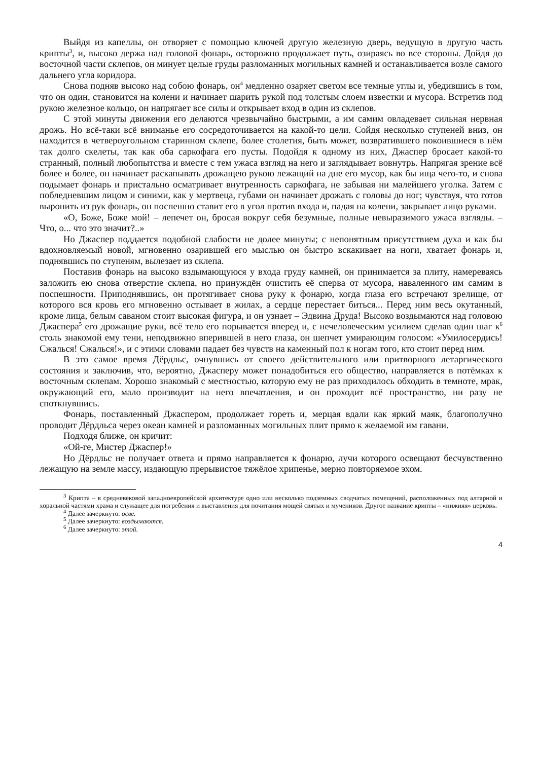Выйдя из капеллы, он отворяет с помощью ключей другую железную дверь, ведущую в другую часть крипты<sup>3</sup>, и, высоко держа над головой фонарь, осторожно продолжает путь, озираясь во все стороны. Дойдя до восточной части склепов, он минует целые груды разломанных могильных камней и останавливается возле самого дальнего угла коридора.
Снова подняв высоко над собою фонарь, он<sup>4</sup> медленно озаряет светом все темные углы и, убедившись в том, что он один, становится на колени и начинает шарить рукой под толстым слоем известки и мусора. Встретив под рукою железное кольцо, он напрягает все силы и открывает вход в один из склепов.
С этой минуты движения его делаются чрезвычайно быстрыми, а им самим овладевает сильная нервная дрожь. Но всё-таки всё вниманье его сосредоточивается на какой-то цели. Сойдя несколько ступеней вниз, он находится в четвероугольном старинном склепе, более столетия, быть может, возвратившего покоившиеся в нём так долго скелеты, так как оба саркофага его пусты. Подойдя к одному из них, Джаспер бросает какой-то странный, полный любопытства и вместе с тем ужаса взгляд на него и заглядывает вовнутрь. Напрягая зрение всё более и более, он начинает раскапывать дрожащею рукою лежащий на дне его мусор, как бы ища чего-то, и снова подымает фонарь и пристально осматривает внутренность саркофага, не забывая ни малейшего уголка. Затем с побледневшим лицом и синими, как у мертвеца, губами он начинает дрожать с головы до ног; чувствуя, что готов выронить из рук фонарь, он поспешно ставит его в угол против входа и, падая на колени, закрывает лицо руками.
«О, Боже, Боже мой! – лепечет он, бросая вокруг себя безумные, полные невыразимого ужаса взгляды. – Что, о... что это значит?..»
Но Джаспер поддается подобной слабости не долее минуты; с непонятным присутствием духа и как бы вдохновляемый новой, мгновенно озарившей его мыслью он быстро вскакивает на ноги, хватает фонарь и, поднявшись по ступеням, вылезает из склепа.
Поставив фонарь на высоко вздымающуюся у входа груду камней, он принимается за плиту, намереваясь заложить ею снова отверстие склепа, но принуждён очистить её сперва от мусора, наваленного им самим в поспешности. Приподнявшись, он протягивает снова руку к фонарю, когда глаза его встречают зрелище, от которого вся кровь его мгновенно остывает в жилах, а сердце перестает биться... Перед ним весь окутанный, кроме лица, белым саваном стоит высокая фигура, и он узнает – Эдвина Друда! Высоко воздымаются над головою Джаспера<sup>5</sup> его дрожащие руки, всё тело его порывается вперед и, с нечеловеческим усилием сделав один шаг к<sup>6</sup> столь знакомой ему тени, неподвижно вперившей в него глаза, он шепчет умирающим голосом: «Умилосердись! Сжалься! Сжалься!», и с этими словами падает без чувств на каменный пол к ногам того, кто стоит перед ним.
В это самое время Дёрдльс, очнувшись от своего действительного или притворного летаргического состояния и заключив, что, вероятно, Джасперу может понадобиться его общество, направляется в потёмках к восточным склепам. Хорошо знакомый с местностью, которую ему не раз приходилось обходить в темноте, мрак, окружающий его, мало производит на него впечатления, и он проходит всё пространство, ни разу не споткнувшись.
Фонарь, поставленный Джаспером, продолжает гореть и, мерцая вдали как яркий маяк, благополучно проводит Дёрдльса через океан камней и разломанных могильных плит прямо к желаемой им гавани.
Подходя ближе, он кричит:
«Ой-ге, Мистер Джаспер!»
Но Дёрдльс не получает ответа и прямо направляется к фонарю, лучи которого освещают бесчувственно лежащую на земле массу, издающую прерывистое тяжёлое хрипенье, мерно повторяемое эхом.
<sup>3</sup> Крипта – в средневековой западноевропейской архитектуре одно или несколько подземных сводчатых помещений, расположенных под алтарной и хоральной частями храма и служащее для погребения и выставления для почитания мощей святых и мучеников. Другое название крипты – «нижняя» церковь.
<sup>4</sup> Далее зачеркнуто: осве.
<sup>5</sup> Далее зачеркнуто: воздымаются.
<sup>6</sup> Далее зачеркнуто: этой.
4